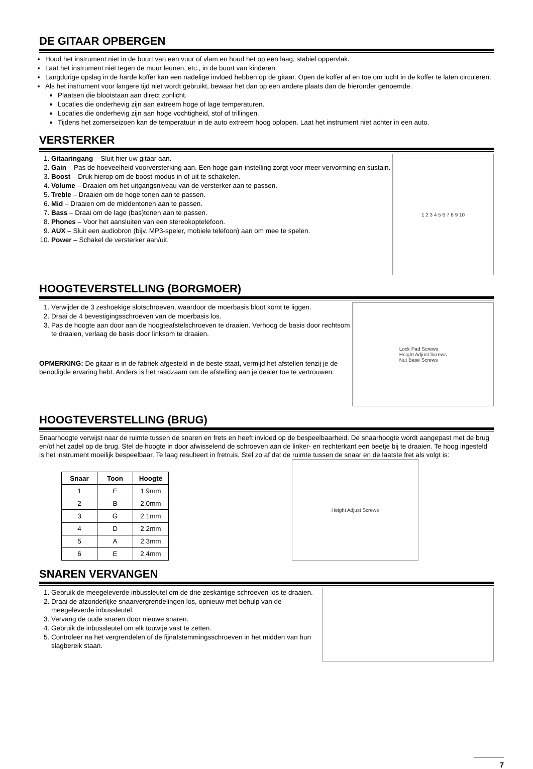DE GITAAR OPBERGEN
Houd het instrument niet in de buurt van een vuur of vlam en houd het op een laag, stabiel oppervlak.
Laat het instrument niet tegen de muur leunen, etc., in de buurt van kinderen.
Langdurige opslag in de harde koffer kan een nadelige invloed hebben op de gitaar. Open de koffer af en toe om lucht in de koffer te laten circuleren.
Als het instrument voor langere tijd niet wordt gebruikt, bewaar het dan op een andere plaats dan de hieronder genoemde.
Plaatsen die blootstaan aan direct zonlicht.
Locaties die onderhevig zijn aan extreem hoge of lage temperaturen.
Locaties die onderhevig zijn aan hoge vochtigheid, stof of trillingen.
Tijdens het zomerseizoen kan de temperatuur in de auto extreem hoog oplopen. Laat het instrument niet achter in een auto.
VERSTERKER
1. Gitaaringang – Sluit hier uw gitaar aan.
2. Gain – Pas de hoeveelheid voorversterking aan. Een hoge gain-instelling zorgt voor meer vervorming en sustain.
3. Boost – Druk hierop om de boost-modus in of uit te schakelen.
4. Volume – Draaien om het uitgangsniveau van de versterker aan te passen.
5. Treble – Draaien om de hoge tonen aan te passen.
6. Mid – Draaien om de middentonen aan te passen.
7. Bass – Draai om de lage (bas)tonen aan te passen.
8. Phones – Voor het aansluiten van een stereokoptelefoon.
9. AUX – Sluit een audiobron (bijv. MP3-speler, mobiele telefoon) aan om mee te spelen.
10. Power – Schakel de versterker aan/uit.
1 2 3 4 5 6 7 8 9 10
HOOGTEVERSTELLING (BORGMOER)
1. Verwijder de 3 zeshoekige slotschroeven, waardoor de moerbasis bloot komt te liggen.
2. Draai de 4 bevestigingsschroeven van de moerbasis los.
3. Pas de hoogte aan door aan de hoogteafstelschroeven te draaien. Verhoog de basis door rechtsom te draaien, verlaag de basis door linksom te draaien.
OPMERKING: De gitaar is in de fabriek afgesteld in de beste staat, vermijd het afstellen tenzij je de benodigde ervaring hebt. Anders is het raadzaam om de afstelling aan je dealer toe te vertrouwen.
Lock Pad Screws
Height Adjust Screws
Nut Base Screws
HOOGTEVERSTELLING (BRUG)
Snaarhoogte verwijst naar de ruimte tussen de snaren en frets en heeft invloed op de bespeelbaarheid. De snaarhoogte wordt aangepast met de brug en/of het zadel op de brug. Stel de hoogte in door afwisselend de schroeven aan de linker- en rechterkant een beetje bij te draaien. Te hoog ingesteld is het instrument moeilijk bespeelbaar. Te laag resulteert in fretruis. Stel zo af dat de ruimte tussen de snaar en de laatste fret als volgt is:
| Snaar | Toon | Hoogte |
| --- | --- | --- |
| 1 | E | 1.9mm |
| 2 | B | 2.0mm |
| 3 | G | 2.1mm |
| 4 | D | 2.2mm |
| 5 | A | 2.3mm |
| 6 | E | 2.4mm |
Height Adjust Screws
SNAREN VERVANGEN
1. Gebruik de meegeleverde inbussleutel om de drie zeskantige schroeven los te draaien.
2. Draai de afzonderlijke snaarvergrendelingen los, opnieuw met behulp van de meegeleverde inbussleutel.
3. Vervang de oude snaren door nieuwe snaren.
4. Gebruik de inbussleutel om elk touwtje vast te zetten.
5. Controleer na het vergrendelen of de fijnafstemmingsschroeven in het midden van hun slagbereik staan.
7